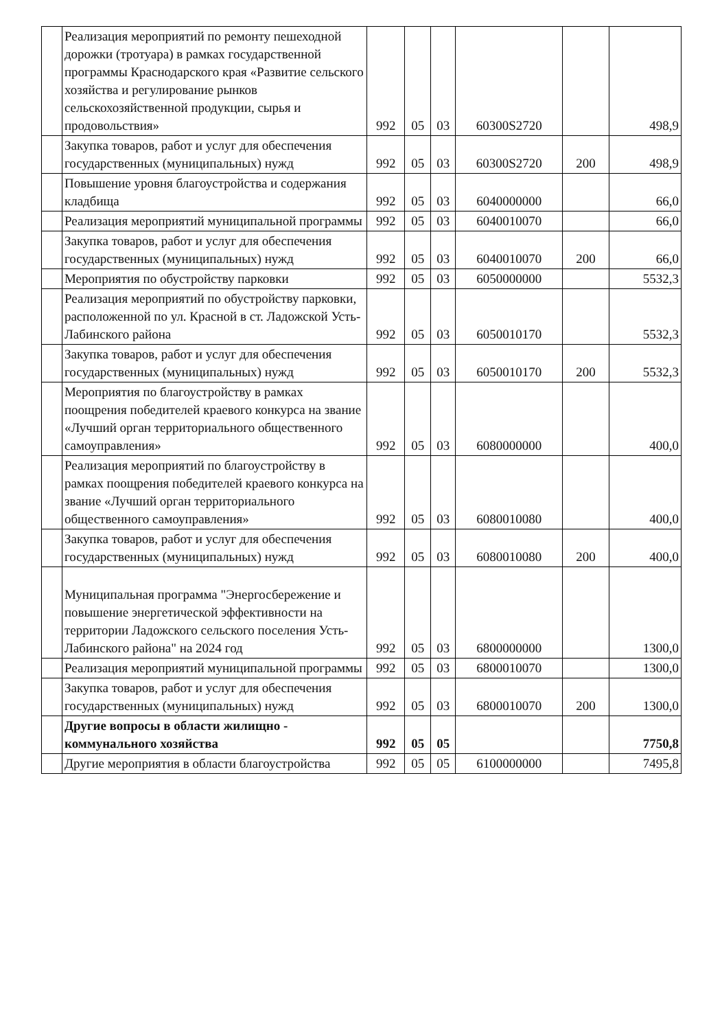| | Реализация мероприятий по ремонту пешеходной дорожки (тротуара) в рамках государственной программы Краснодарского края «Развитие сельского хозяйства и регулирование рынков сельскохозяйственной продукции, сырья и продовольствия» | 992 | 05 | 03 | 60300S2720 | | 498,9 |
| | Закупка товаров, работ и услуг для обеспечения государственных (муниципальных) нужд | 992 | 05 | 03 | 60300S2720 | 200 | 498,9 |
| | Повышение уровня благоустройства и содержания кладбища | 992 | 05 | 03 | 6040000000 | | 66,0 |
| | Реализация мероприятий муниципальной программы | 992 | 05 | 03 | 6040010070 | | 66,0 |
| | Закупка товаров, работ и услуг для обеспечения государственных (муниципальных) нужд | 992 | 05 | 03 | 6040010070 | 200 | 66,0 |
| | Мероприятия по обустройству парковки | 992 | 05 | 03 | 6050000000 | | 5532,3 |
| | Реализация мероприятий по обустройству парковки, расположенной по ул. Красной в ст. Ладожской Усть-Лабинского района | 992 | 05 | 03 | 6050010170 | | 5532,3 |
| | Закупка товаров, работ и услуг для обеспечения государственных (муниципальных) нужд | 992 | 05 | 03 | 6050010170 | 200 | 5532,3 |
| | Мероприятия по благоустройству в рамках поощрения победителей краевого конкурса на звание «Лучший орган территориального общественного самоуправления» | 992 | 05 | 03 | 6080000000 | | 400,0 |
| | Реализация мероприятий по благоустройству в рамках поощрения победителей краевого конкурса на звание «Лучший орган территориального общественного самоуправления» | 992 | 05 | 03 | 6080010080 | | 400,0 |
| | Закупка товаров, работ и услуг для обеспечения государственных (муниципальных) нужд | 992 | 05 | 03 | 6080010080 | 200 | 400,0 |
| | Муниципальная программа "Энергосбережение и повышение энергетической эффективности на территории Ладожского сельского поселения Усть-Лабинского района" на 2024 год | 992 | 05 | 03 | 6800000000 | | 1300,0 |
| | Реализация мероприятий муниципальной программы | 992 | 05 | 03 | 6800010070 | | 1300,0 |
| | Закупка товаров, работ и услуг для обеспечения государственных (муниципальных) нужд | 992 | 05 | 03 | 6800010070 | 200 | 1300,0 |
| | Другие вопросы в области жилищно - коммунального хозяйства | 992 | 05 | 05 | | | 7750,8 |
| | Другие мероприятия в области благоустройства | 992 | 05 | 05 | 6100000000 | | 7495,8 |